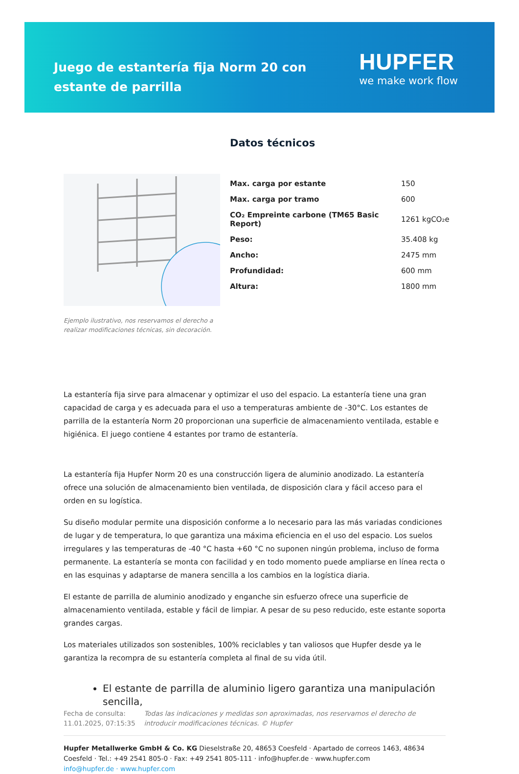Juego de estantería fija Norm 20 con estante de parrilla
HUPFER
we make work flow
Ejemplo ilustrativo, nos reservamos el derecho a realizar modificaciones técnicas, sin decoración.
Datos técnicos
| Max. carga por estante | 150 |
| Max. carga por tramo | 600 |
| CO₂ Empreinte carbone (TM65 Basic Report) | 1261 kgCO₂e |
| Peso: | 35.408 kg |
| Ancho: | 2475 mm |
| Profundidad: | 600 mm |
| Altura: | 1800 mm |
La estantería fija sirve para almacenar y optimizar el uso del espacio. La estantería tiene una gran capacidad de carga y es adecuada para el uso a temperaturas ambiente de -30°C. Los estantes de parrilla de la estantería Norm 20 proporcionan una superficie de almacenamiento ventilada, estable e higiénica. El juego contiene 4 estantes por tramo de estantería.
La estantería fija Hupfer Norm 20 es una construcción ligera de aluminio anodizado. La estantería ofrece una solución de almacenamiento bien ventilada, de disposición clara y fácil acceso para el orden en su logística.
Su diseño modular permite una disposición conforme a lo necesario para las más variadas condiciones de lugar y de temperatura, lo que garantiza una máxima eficiencia en el uso del espacio. Los suelos irregulares y las temperaturas de -40 °C hasta +60 °C no suponen ningún problema, incluso de forma permanente. La estantería se monta con facilidad y en todo momento puede ampliarse en línea recta o en las esquinas y adaptarse de manera sencilla a los cambios en la logística diaria.
El estante de parrilla de aluminio anodizado y enganche sin esfuerzo ofrece una superficie de almacenamiento ventilada, estable y fácil de limpiar. A pesar de su peso reducido, este estante soporta grandes cargas.
Los materiales utilizados son sostenibles, 100% reciclables y tan valiosos que Hupfer desde ya le garantiza la recompra de su estantería completa al final de su vida útil.
El estante de parrilla de aluminio ligero garantiza una manipulación sencilla,
Fecha de consulta: 11.01.2025, 07:15:35
Todas las indicaciones y medidas son aproximadas, nos reservamos el derecho de introducir modificaciones técnicas. © Hupfer
Hupfer Metallwerke GmbH & Co. KG Dieselstraße 20, 48653 Coesfeld · Apartado de correos 1463, 48634 Coesfeld · Tel.: +49 2541 805-0 · Fax: +49 2541 805-111 · info@hupfer.de · www.hupfer.com
info@hupfer.de · www.hupfer.com